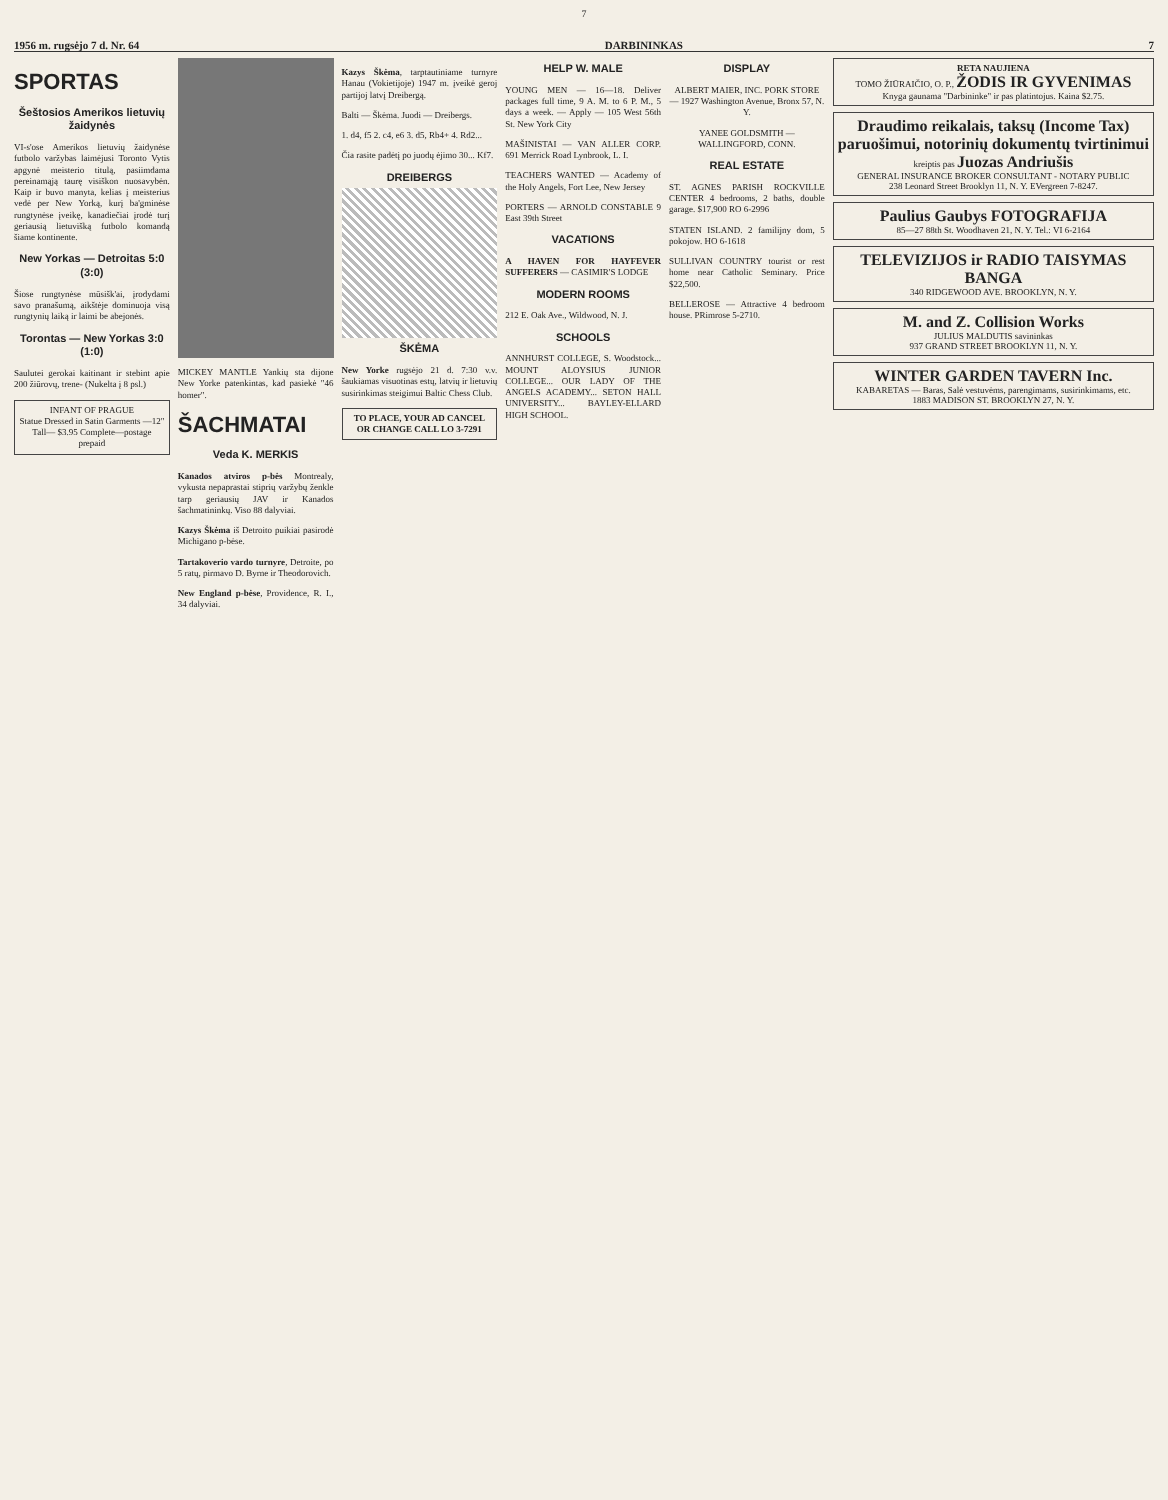7
1956 m. rugsėjo 7 d. Nr. 64 DARBININKAS 7
SPORTAS
Šeštosios Amerikos lietuvių žaidynės
VI-s'ose Amerikos lietuvių žaidynėse futbolo varžybas laimėjusi Toronto Vytis apgynė meisterio titulą, pasiimdama pereinamąją taurę visiškon nuosavybėn. Kaip ir buvo manyta, kelias į meisterius vedė per New Yorką, kurį ba'gminėse rungtynėse įveikę, kanadiečiai įrodė turį geriausią lietuvišką futbolo komandą šiame kontinente.
New Yorkas — Detroitas 5:0 (3:0)
Šiose rungtynėse mūsišk'ai, įrodydami savo pranašumą, aikštėje dominuoja visą rungtynių laiką ir laimi be abejonės.
Torontas — New Yorkas 3:0 (1:0)
Saulutei gerokai kaitinant ir stebint apie 200 žiūrovų, trene- (Nukelta į 8 psl.)
INFANT OF PRAGUE
Statue Dressed in Satin Garments —12" Tall— $3.95 Complete—postage prepaid
MICKEY MANTLE Yankių sta dijone New Yorke patenkintas, kad pasiekė "46 homer".
ŠACHMATAI
Veda K. MERKIS
Kanados atviros p-bės Montrealy, vykusta nepaprastai stiprių varžybų ženkle tarp geriausių JAV ir Kanados šachmatininkų. Viso 88 dalyviai.
Kazys Škėma iš Detroito puikiai pasirodė Michigano p-bėse.
Tartakoverio vardo turnyre, Detroite, po 5 ratų, pirmavo D. Byrne ir Theodorovich.
New England p-bėse, Providence, R. I., 34 dalyviai.
Kazys Škėma, tarptautiniame turnyre Hanau (Vokietijoje) 1947 m. įveikė geroj partijoj latvį Dreibergą.
Balti — Škėma. Juodi — Dreibergs.
1. d4, f5 2. c4, e6 3. d5, Rb4+ 4. Rd2...
Čia rasite padėtį po juodų ėjimo 30... Kf7.
DREIBERGS
ŠKĖMA
New Yorke rugsėjo 21 d. 7:30 v.v. šaukiamas visuotinas estų, latvių ir lietuvių susirinkimas steigimui Baltic Chess Club.
TO PLACE, YOUR AD CANCEL OR CHANGE CALL LO 3-7291
HELP W. MALE
YOUNG MEN — 16—18. Deliver packages full time, 9 A. M. to 6 P. M., 5 days a week. — Apply — 105 West 56th St. New York City
MAŠINISTAI — VAN ALLER CORP. 691 Merrick Road Lynbrook, L. I.
TEACHERS WANTED — Academy of the Holy Angels, Fort Lee, New Jersey
PORTERS — ARNOLD CONSTABLE 9 East 39th Street
VACATIONS
A HAVEN FOR HAYFEVER SUFFERERS — CASIMIR'S LODGE
MODERN ROOMS
212 E. Oak Ave., Wildwood, N. J.
SCHOOLS
ANNHURST COLLEGE, S. Woodstock... MOUNT ALOYSIUS JUNIOR COLLEGE... OUR LADY OF THE ANGELS ACADEMY... SETON HALL UNIVERSITY... BAYLEY-ELLARD HIGH SCHOOL.
DISPLAY
ALBERT MAIER, INC. PORK STORE — 1927 Washington Avenue, Bronx 57, N. Y.
YANEE GOLDSMITH — WALLINGFORD, CONN.
REAL ESTATE
ST. AGNES PARISH ROCKVILLE CENTER 4 bedrooms, 2 baths, double garage. $17,900 RO 6-2996
STATEN ISLAND. 2 familijny dom, 5 pokojow. HO 6-1618
SULLIVAN COUNTRY tourist or rest home near Catholic Seminary. Price $22,500.
BELLEROSE — Attractive 4 bedroom house. PRimrose 5-2710.
RETA NAUJIENA
TOMO ŽIŪRAIČIO, O. P., ŽODIS IR GYVENIMAS
Knyga gaunama "Darbininke" ir pas platintojus. Kaina $2.75.
Draudimo reikalais, taksų (Income Tax) paruošimui, notorinių dokumentų tvirtinimui
kreiptis pas Juozas Andriušis
GENERAL INSURANCE BROKER CONSULTANT - NOTARY PUBLIC
238 Leonard Street Brooklyn 11, N. Y. EVergreen 7-8247.
Paulius Gaubys FOTOGRAFIJA
85—27 88th St. Woodhaven 21, N. Y. Tel.: VI 6-2164
TELEVIZIJOS ir RADIO TAISYMAS BANGA
340 RIDGEWOOD AVE. BROOKLYN, N. Y.
M. and Z. Collision Works
JULIUS MALDUTIS savininkas
937 GRAND STREET BROOKLYN 11, N. Y.
WINTER GARDEN TAVERN Inc.
KABARETAS — Baras, Salė vestuvėms, parengimams, susirinkimams, etc.
1883 MADISON ST. BROOKLYN 27, N. Y.